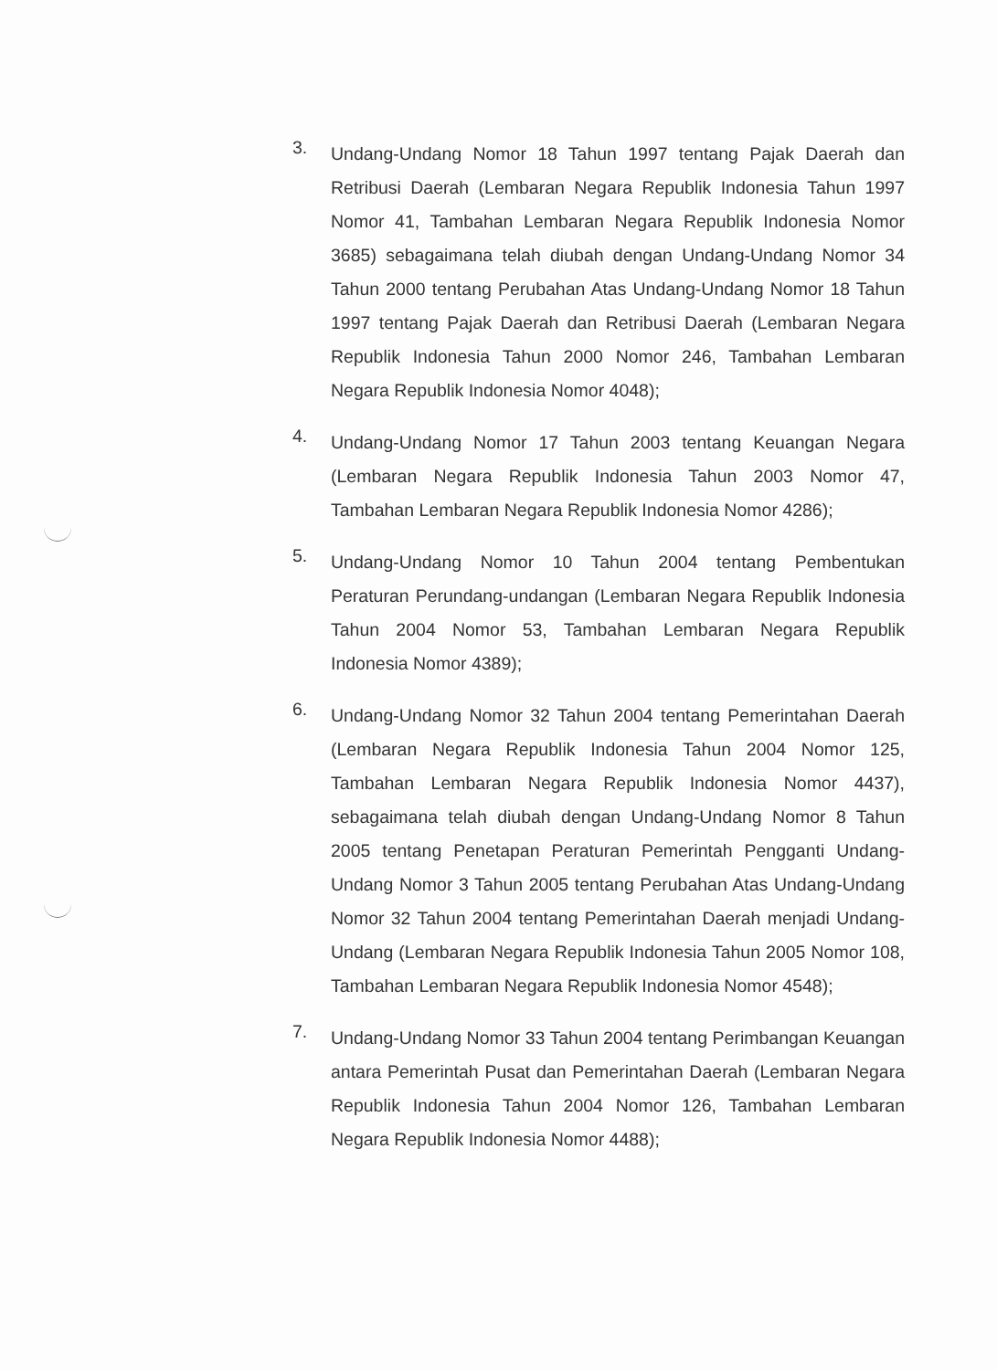3.
Undang-Undang Nomor 18 Tahun 1997 tentang Pajak Daerah dan Retribusi Daerah (Lembaran Negara Republik Indonesia Tahun 1997 Nomor 41, Tambahan Lembaran Negara Republik Indonesia Nomor 3685) sebagaimana telah diubah dengan Undang-Undang Nomor 34 Tahun 2000 tentang Perubahan Atas Undang-Undang Nomor 18 Tahun 1997 tentang Pajak Daerah dan Retribusi Daerah (Lembaran Negara Republik Indonesia Tahun 2000 Nomor 246, Tambahan Lembaran Negara Republik Indonesia Nomor 4048);
4.
Undang-Undang Nomor 17 Tahun 2003 tentang Keuangan Negara (Lembaran Negara Republik Indonesia Tahun 2003 Nomor 47, Tambahan Lembaran Negara Republik Indonesia Nomor 4286);
5.
Undang-Undang Nomor 10 Tahun 2004 tentang Pembentukan Peraturan Perundang-undangan (Lembaran Negara Republik Indonesia Tahun 2004 Nomor 53, Tambahan Lembaran Negara Republik Indonesia Nomor 4389);
6.
Undang-Undang Nomor 32 Tahun 2004 tentang Pemerintahan Daerah (Lembaran Negara Republik Indonesia Tahun 2004 Nomor 125, Tambahan Lembaran Negara Republik Indonesia Nomor 4437), sebagaimana telah diubah dengan Undang-Undang Nomor 8 Tahun 2005 tentang Penetapan Peraturan Pemerintah Pengganti Undang-Undang Nomor 3 Tahun 2005 tentang Perubahan Atas Undang-Undang Nomor 32 Tahun 2004 tentang Pemerintahan Daerah menjadi Undang-Undang (Lembaran Negara Republik Indonesia Tahun 2005 Nomor 108, Tambahan Lembaran Negara Republik Indonesia Nomor 4548);
7.
Undang-Undang Nomor 33 Tahun 2004 tentang Perimbangan Keuangan antara Pemerintah Pusat dan Pemerintahan Daerah (Lembaran Negara Republik Indonesia Tahun 2004 Nomor 126, Tambahan Lembaran Negara Republik Indonesia Nomor 4488);